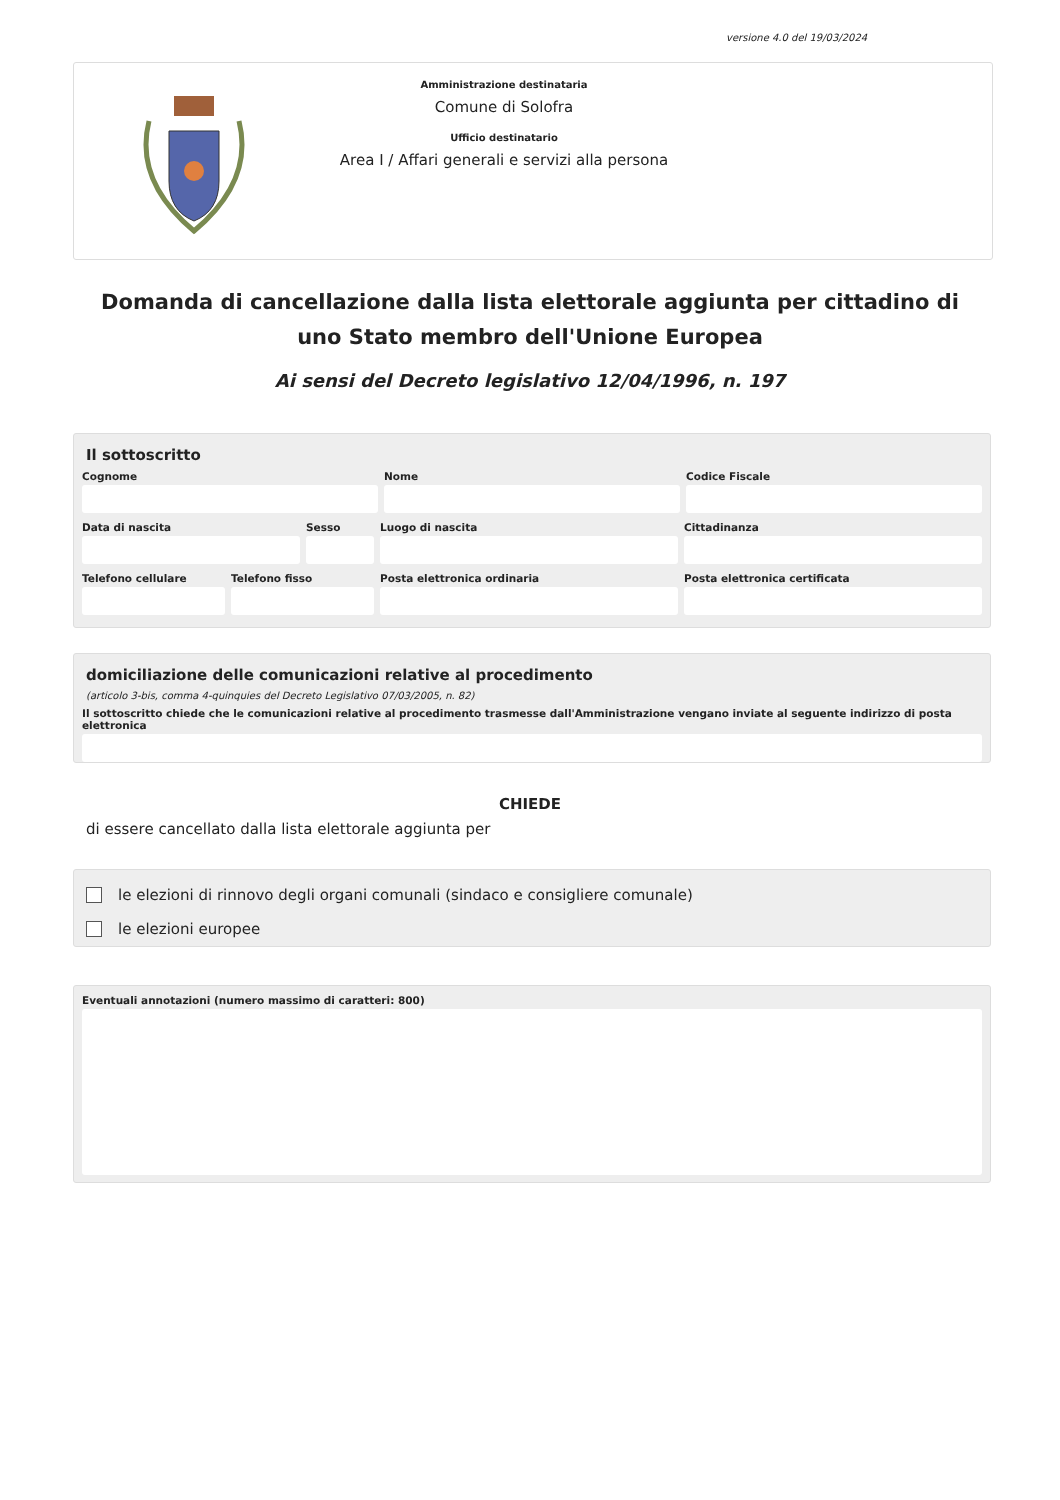versione 4.0 del 19/03/2024
Amministrazione destinataria
Comune di Solofra
Ufficio destinatario
Area I / Affari generali e servizi alla persona
Domanda di cancellazione dalla lista elettorale aggiunta per cittadino di uno Stato membro dell'Unione Europea
Ai sensi del Decreto legislativo 12/04/1996, n. 197
Il sottoscritto
Cognome Nome Codice Fiscale
Data di nascita Sesso Luogo di nascita Cittadinanza
Telefono cellulare Telefono fisso Posta elettronica ordinaria Posta elettronica certificata
domiciliazione delle comunicazioni relative al procedimento
(articolo 3-bis, comma 4-quinquies del Decreto Legislativo 07/03/2005, n. 82)
Il sottoscritto chiede che le comunicazioni relative al procedimento trasmesse dall'Amministrazione vengano inviate al seguente indirizzo di posta elettronica
CHIEDE
di essere cancellato dalla lista elettorale aggiunta per
le elezioni di rinnovo degli organi comunali (sindaco e consigliere comunale)
le elezioni europee
Eventuali annotazioni (numero massimo di caratteri: 800)